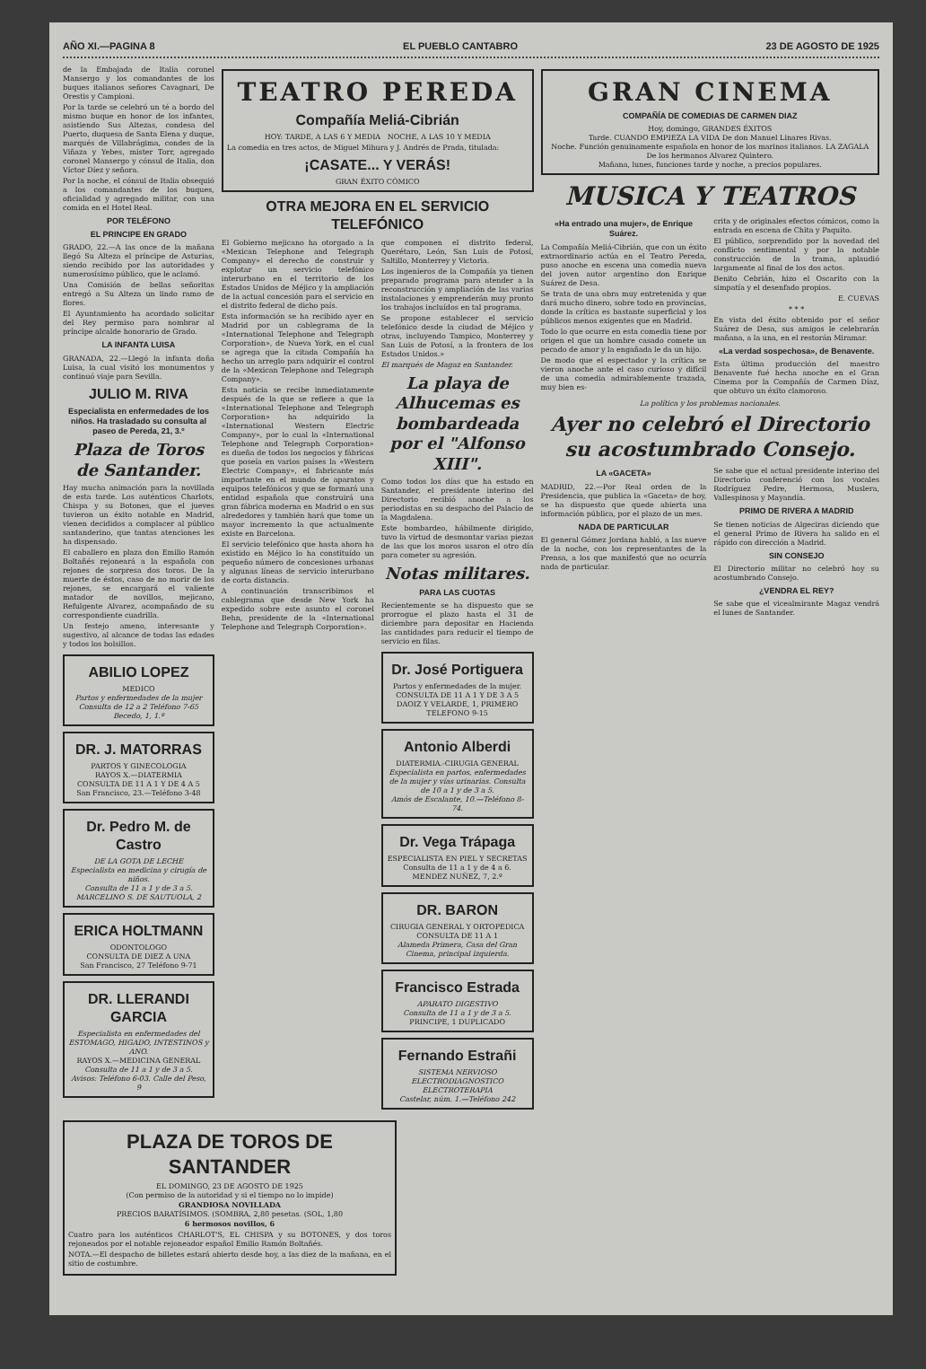AÑO XI.—PAGINA 8 EL PUEBLO CANTABRO 23 DE AGOSTO DE 1925
de la Embajada de Italia coronel Mansergo y los comandantes de los buques italianos señores Cavagnari, De Orestis y Campioni.
Por la tarde se celebró un té a bordo del mismo buque en honor de los infantes, asistiendo Sus Altezas, condesa del Puerto, duquesa de Santa Elena y duque, marqués de Villabrágima, condes de la Viñaza y Yebes, mister Torr, agregado coronel Mansergo y cónsul de Italia, don Víctor Díez y señora.
Por la noche, el cónsul de Italia obsequió a los comandantes de los buques, oficialidad y agregado militar, con una comida en el Hotel Real.
POR TELÉFONO
EL PRINCIPE EN GRADO
GRADO, 22.—A las once de la mañana llegó Su Alteza el príncipe de Asturias, siendo recibido por las autoridades y numerosísimo público, que le aclamó.
Una Comisión de bellas señoritas entregó a Su Alteza un lindo ramo de flores.
El Ayuntamiento ha acordado solicitar del Rey permiso para nombrar al príncipe alcalde honorario de Grado.
LA INFANTA LUISA
GRANADA, 22.—Llegó la infanta doña Luisa, la cual visitó los monumentos y continuó viaje para Sevilla.
JULIO M. RIVA
Especialista en enfermedades de los niños. Ha trasladado su consulta al paseo de Pereda, 21, 3.º
Plaza de Toros de Santander.
Hay mucha animación para la novillada de esta tarde. Los auténticos Charlots, Chispa y su Botones, que el jueves tuvieron un éxito notable en Madrid, vienen decididos a complacer al público santanderino, que tantas atenciones les ha dispensado.
El caballero en plaza don Emilio Ramón Boltañés rejoneará a la española con rejones de sorpresa dos toros. De la muerte de éstos, caso de no morir de los rejones, se encargará el valiente matador de novillos, mejicano, Refulgente Alvarez, acompañado de su correspondiente cuadrilla.
Un festejo ameno, interesante y sugestivo, al alcance de todas las edades y todos los bolsillos.
ABILIO LOPEZ
MEDICO
Partos y enfermedades de la mujer
Consulta de 12 a 2 Teléfono 7-65 Becedo, 1, 1.º
DR. J. MATORRAS
PARTOS Y GINECOLOGIA
RAYOS X.—DIATERMIA
CONSULTA DE 11 A 1 Y DE 4 A 5
San Francisco, 23.—Teléfono 3-48
Dr. Pedro M. de Castro
DE LA GOTA DE LECHE
Especialista en medicina y cirugía de niños.
Consulta de 11 a 1 y de 3 a 5.
MARCELINO S. DE SAUTUOLA, 2
ERICA HOLTMANN
ODONTOLOGO
CONSULTA DE DIEZ A UNA
San Francisco, 27 Teléfono 9-71
DR. LLERANDI GARCIA
Especialista en enfermedades del ESTOMAGO, HIGADO, INTESTINOS y ANO.
RAYOS X.—MEDICINA GENERAL
Consulta de 11 a 1 y de 3 a 5.
Avisos: Teléfono 6-03. Calle del Peso, 9
TEATRO PEREDA
Compañía Meliá-Cibrián
HOY: TARDE, A LAS 6 Y MEDIA NOCHE, A LAS 10 Y MEDIA
La comedia en tres actos, de Miguel Mihura y J. Andrés de Prada, titulada:
¡CASATE... Y VERÁS!
GRAN ÉXITO CÓMICO
OTRA MEJORA EN EL SERVICIO TELEFÓNICO
El Gobierno mejicano ha otorgado a la «Mexican Telephone and Telegraph Company» el derecho de construir y explotar un servicio telefónico interurbano en el territorio de los Estados Unidos de Méjico y la ampliación de la actual concesión para el servicio en el distrito federal de dicho país.
Esta información se ha recibido ayer en Madrid por un cablegrama de la «International Telephone and Telegraph Corporation», de Nueva York, en el cual se agrega que la citada Compañía ha hecho un arreglo para adquirir el control de la «Mexican Telephone and Telegraph Company».
Esta noticia se recibe inmediatamente después de la que se refiere a que la «International Telephone and Telegraph Corporation» ha adquirido la «International Western Electric Company», por lo cual la «International Telephone and Telegraph Corporation» es dueña de todos los negocios y fábricas que poseía en varios países la «Western Electric Company», el fabricante más importante en el mundo de aparatos y equipos telefónicos y que se formará una entidad española que construirá una gran fábrica moderna en Madrid o en sus alrededores y también hará que tome un mayor incremento la que actualmente existe en Barcelona.
El servicio telefónico que hasta ahora ha existido en Méjico lo ha constituído un pequeño número de concesiones urbanas y algunas líneas de servicio interurbano de corta distancia.
A continuación transcribimos el cablegrama que desde New York ha expedido sobre este asunto el coronel Behn, presidente de la «International Telephone and Telegraph Corporation».
que componen el distrito federal, Querétaro, León, San Luis de Potosí, Saltillo, Monterrey y Victoria.
Los ingenieros de la Compañía ya tienen preparado programa para atender a la reconstrucción y ampliación de las varias instalaciones y emprenderán muy pronto los trabajos incluídos en tal programa.
Se propone establecer el servicio telefónico desde la ciudad de Méjico y otras, incluyendo Tampico, Monterrey y San Luis de Potosí, a la frontera de los Estados Unidos.»
El marqués de Magaz en Santander.
La playa de Alhucemas es bombardeada por el "Alfonso XIII".
Como todos los días que ha estado en Santander, el presidente interino del Directorio recibió anoche a los periodistas en su despacho del Palacio de la Magdalena.
Este bombardeo, hábilmente dirigido, tuvo la virtud de desmontar varias piezas de las que los moros usaron el otro día para cometer su agresión.
Notas militares.
PARA LAS CUOTAS
Recientemente se ha dispuesto que se prorrogue el plazo hasta el 31 de diciembre para depositar en Hacienda las cantidades para reducir el tiempo de servicio en filas.
Dr. José Portiguera
Partos y enfermedades de la mujer.
CONSULTA DE 11 A 1 Y DE 3 A 5
DAOIZ Y VELARDE, 1, PRIMERO
TELEFONO 9-15
Antonio Alberdi
DIATERMIA.-CIRUGIA GENERAL
Especialista en partos, enfermedades de la mujer y vías urinarias. Consulta de 10 a 1 y de 3 a 5.
Amós de Escalante, 10.—Teléfono 8-74.
Dr. Vega Trápaga
ESPECIALISTA EN PIEL Y SECRETAS
Consulta de 11 a 1 y de 4 a 6.
MENDEZ NUÑEZ, 7, 2.º
DR. BARON
CIRUGIA GENERAL Y ORTOPEDICA
CONSULTA DE 11 A 1
Alameda Primera, Casa del Gran Cinema, principal izquierda.
Francisco Estrada
APARATO DIGESTIVO
Consulta de 11 a 1 y de 3 a 5.
PRINCIPE, 1 DUPLICADO
Fernando Estrañi
SISTEMA NERVIOSO
ELECTRODIAGNOSTICO
ELECTROTERAPIA
Castelar, núm. 1.—Teléfono 242
GRAN CINEMA
COMPAÑÍA DE COMEDIAS DE CARMEN DIAZ
Hoy, domingo, GRANDES ÉXITOS
Tarde. CUANDO EMPIEZA LA VIDA De don Manuel Linares Rivas.
Noche. Función genuinamente española en honor de los marinos italianos. LA ZAGALA De los hermanos Alvarez Quintero.
Mañana, lunes, funciones tarde y noche, a precios populares.
MUSICA Y TEATROS
«Ha entrado una mujer», de Enrique Suárez.
La Compañía Meliá-Cibrián, que con un éxito extraordinario actúa en el Teatro Pereda, puso anoche en escena una comedia nueva del joven autor argentino don Enrique Suárez de Desa.
Se trata de una obra muy entretenida y que dará mucho dinero, sobre todo en provincias, donde la crítica es bastante superficial y los públicos menos exigentes que en Madrid.
Todo lo que ocurre en esta comedia tiene por origen el que un hombre casado comete un pecado de amor y la engañada le da un hijo.
De modo que el espectador y la crítica se vieron anoche ante el caso curioso y difícil de una comedia admirablemente trazada, muy bien es-
crita y de originales efectos cómicos, como la entrada en escena de Chita y Paquito.
El público, sorprendido por la novedad del conflicto sentimental y por la notable construcción de la trama, aplaudió largamente al final de los dos actos.
Benito Cebrián, hizo el Oscarito con la simpatía y el desenfado propios.
E. CUEVAS
* * *
En vista del éxito obtenido por el señor Suárez de Desa, sus amigos le celebrarán mañana, a la una, en el restorán Miramar.
«La verdad sospechosa», de Benavente.
Esta última producción del maestro Benavente fué hecha anoche en el Gran Cinema por la Compañía de Carmen Díaz, que obtuvo un éxito clamoroso.
La política y los problemas nacionales.
Ayer no celebró el Directorio su acostumbrado Consejo.
LA «GACETA»
MADRID, 22.—Por Real orden de la Presidencia, que publica la «Gaceta» de hoy, se ha dispuesto que quede abierta una información pública, por el plazo de un mes.
NADA DE PARTICULAR
El general Gómez Jordana habló, a las nueve de la noche, con los representantes de la Prensa, a los que manifestó que no ocurría nada de particular.
Se sabe que el actual presidente interino del Directorio conferenció con los vocales Rodríguez Pedre, Hermosa, Muslera, Vallespinosa y Mayandía.
PRIMO DE RIVERA A MADRID
Se tienen noticias de Algeciras diciendo que el general Primo de Rivera ha salido en el rápido con dirección a Madrid.
SIN CONSEJO
El Directorio militar no celebró hoy su acostumbrado Consejo.
¿VENDRA EL REY?
Se sabe que el vicealmirante Magaz vendrá el lunes de Santander.
PLAZA DE TOROS DE SANTANDER
EL DOMINGO, 23 DE AGOSTO DE 1925
(Con permiso de la autoridad y si el tiempo no lo impide)
GRANDIOSA NOVILLADA
PRECIOS BARATÍSIMOS. (SOMBRA, 2,80 pesetas. (SOL, 1,80
6 hermosos novillos, 6
Cuatro para los auténticos CHARLOT'S, EL CHISPA y su BOTONES, y dos toros rejoneados por el notable rejoneador español Emilio Ramón Boltañés.
NOTA.—El despacho de billetes estará abierto desde hoy, a las diez de la mañana, en el sitio de costumbre.